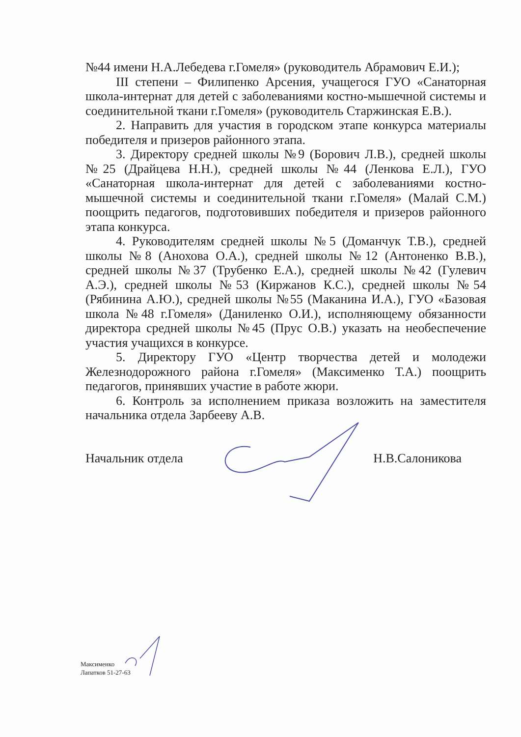№44 имени Н.А.Лебедева г.Гомеля» (руководитель Абрамович Е.И.);
III степени – Филипенко Арсения, учащегося ГУО «Санаторная школа-интернат для детей с заболеваниями костно-мышечной системы и соединительной ткани г.Гомеля» (руководитель Старжинская Е.В.).
2. Направить для участия в городском этапе конкурса материалы победителя и призеров районного этапа.
3. Директору средней школы №9 (Борович Л.В.), средней школы №25 (Драйцева Н.Н.), средней школы №44 (Ленкова Е.Л.), ГУО «Санаторная школа-интернат для детей с заболеваниями костно-мышечной системы и соединительной ткани г.Гомеля» (Малай С.М.) поощрить педагогов, подготовивших победителя и призеров районного этапа конкурса.
4. Руководителям средней школы №5 (Доманчук Т.В.), средней школы №8 (Анохова О.А.), средней школы №12 (Антоненко В.В.), средней школы №37 (Трубенко Е.А.), средней школы №42 (Гулевич А.Э.), средней школы №53 (Киржанов К.С.), средней школы №54 (Рябинина А.Ю.), средней школы №55 (Маканина И.А.), ГУО «Базовая школа №48 г.Гомеля» (Даниленко О.И.), исполняющему обязанности директора средней школы №45 (Прус О.В.) указать на необеспечение участия учащихся в конкурсе.
5. Директору ГУО «Центр творчества детей и молодежи Железнодорожного района г.Гомеля» (Максименко Т.А.) поощрить педагогов, принявших участие в работе жюри.
6. Контроль за исполнением приказа возложить на заместителя начальника отдела Зарбееву А.В.
Начальник отдела Н.В.Салоникова
Максименко
Лапатков 51-27-63